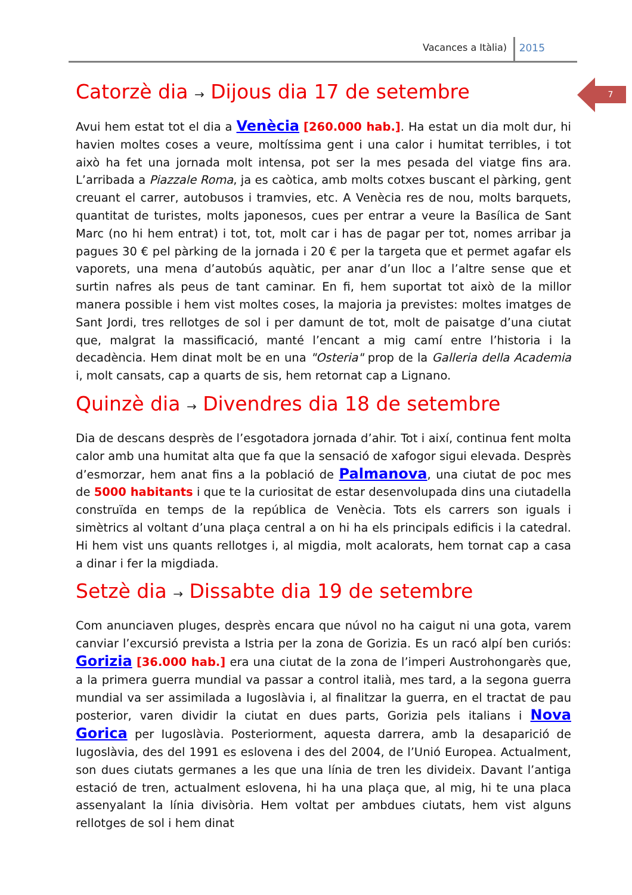Vacances a Itàlia) 2015
7
Catorzè dia → Dijous dia 17 de setembre
Avui hem estat tot el dia a Venècia [260.000 hab.]. Ha estat un dia molt dur, hi havien moltes coses a veure, moltíssima gent i una calor i humitat terribles, i tot això ha fet una jornada molt intensa, pot ser la mes pesada del viatge fins ara. L’arribada a Piazzale Roma, ja es caòtica, amb molts cotxes buscant el pàrking, gent creuant el carrer, autobusos i tramvies, etc. A Venècia res de nou, molts barquets, quantitat de turistes, molts japonesos, cues per entrar a veure la Basílica de Sant Marc (no hi hem entrat) i tot, tot, molt car i has de pagar per tot, nomes arribar ja pagues 30 € pel pàrking de la jornada i 20 € per la targeta que et permet agafar els vaporets, una mena d’autobús aquàtic, per anar d’un lloc a l’altre sense que et surtin nafres als peus de tant caminar. En fi, hem suportat tot això de la millor manera possible i hem vist moltes coses, la majoria ja previstes: moltes imatges de Sant Jordi, tres rellotges de sol i per damunt de tot, molt de paisatge d’una ciutat que, malgrat la massificació, manté l’encant a mig camí entre l’historia i la decadència. Hem dinat molt be en una "Osteria" prop de la Galleria della Academia i, molt cansats, cap a quarts de sis, hem retornat cap a Lignano.
Quinzè dia → Divendres dia 18 de setembre
Dia de descans desprès de l’esgotadora jornada d’ahir. Tot i així, continua fent molta calor amb una humitat alta que fa que la sensació de xafogor sigui elevada. Desprès d’esmorzar, hem anat fins a la població de Palmanova, una ciutat de poc mes de 5000 habitants i que te la curiositat de estar desenvolupada dins una ciutadella construïda en temps de la república de Venècia. Tots els carrers son iguals i simètrics al voltant d’una plaça central a on hi ha els principals edificis i la catedral. Hi hem vist uns quants rellotges i, al migdia, molt acalorats, hem tornat cap a casa a dinar i fer la migdiada.
Setzè dia → Dissabte dia 19 de setembre
Com anunciaven pluges, desprès encara que núvol no ha caigut ni una gota, varem canviar l’excursió prevista a Istria per la zona de Gorizia. Es un racó alpí ben curiós: Gorizia [36.000 hab.] era una ciutat de la zona de l’imperi Austrohongarès que, a la primera guerra mundial va passar a control italià, mes tard, a la segona guerra mundial va ser assimilada a Iugoslàvia i, al finalitzar la guerra, en el tractat de pau posterior, varen dividir la ciutat en dues parts, Gorizia pels italians i Nova Gorica per Iugoslàvia. Posteriorment, aquesta darrera, amb la desaparició de Iugoslàvia, des del 1991 es eslovena i des del 2004, de l’Unió Europea. Actualment, son dues ciutats germanes a les que una línia de tren les divideix. Davant l’antiga estació de tren, actualment eslovena, hi ha una plaça que, al mig, hi te una placa assenyalant la línia divisòria. Hem voltat per ambdues ciutats, hem vist alguns rellotges de sol i hem dinat